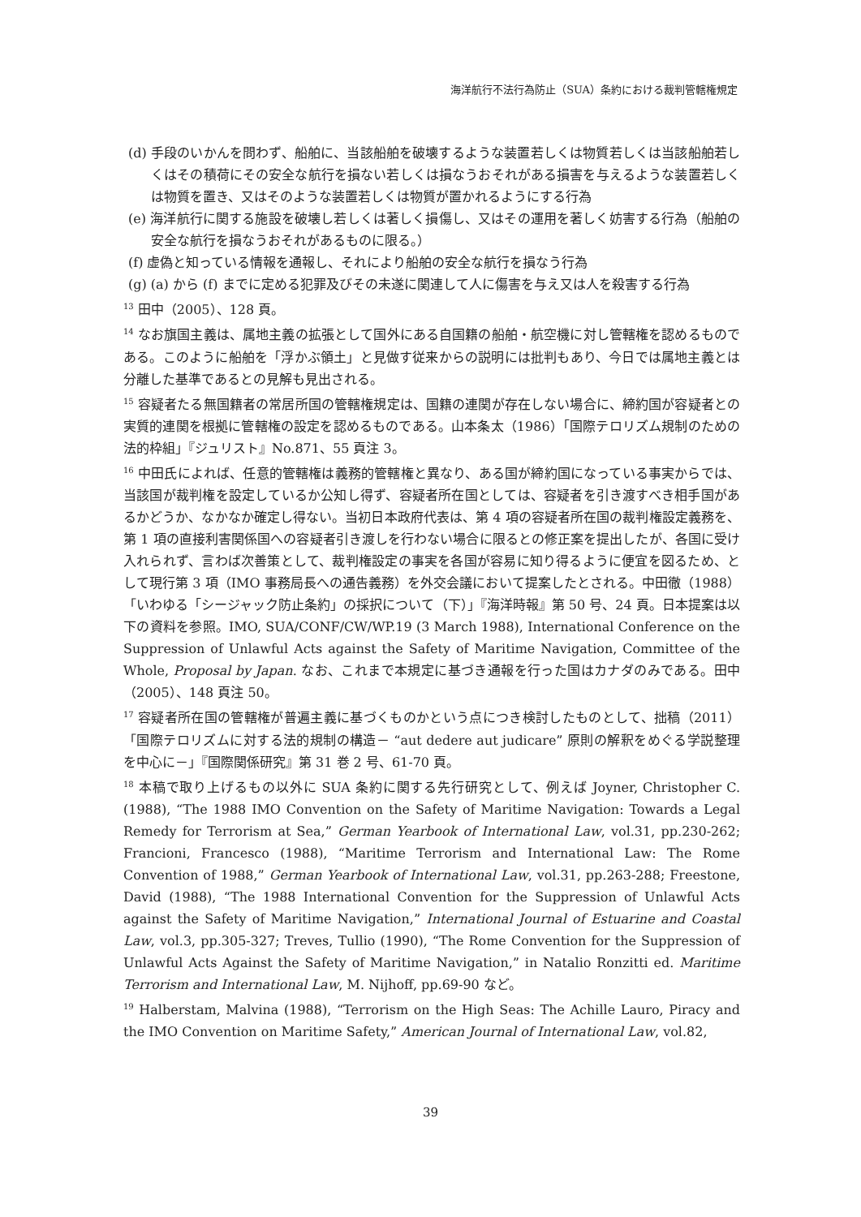海洋航行不法行為防止（SUA）条約における裁判管轄権規定
(d) 手段のいかんを問わず、船舶に、当該船舶を破壊するような装置若しくは物質若しくは当該船舶若しくはその積荷にその安全な航行を損ない若しくは損なうおそれがある損害を与えるような装置若しくは物質を置き、又はそのような装置若しくは物質が置かれるようにする行為
(e) 海洋航行に関する施設を破壊し若しくは著しく損傷し、又はその運用を著しく妨害する行為（船舶の安全な航行を損なうおそれがあるものに限る。）
(f) 虚偽と知っている情報を通報し、それにより船舶の安全な航行を損なう行為
(g) (a) から (f) までに定める犯罪及びその未遂に関連して人に傷害を与え又は人を殺害する行為
<sup>13</sup> 田中（2005）、128 頁。
<sup>14</sup> なお旗国主義は、属地主義の拡張として国外にある自国籍の船舶・航空機に対し管轄権を認めるものである。このように船舶を「浮かぶ領土」と見做す従来からの説明には批判もあり、今日では属地主義とは分離した基準であるとの見解も見出される。
<sup>15</sup> 容疑者たる無国籍者の常居所国の管轄権規定は、国籍の連関が存在しない場合に、締約国が容疑者との実質的連関を根拠に管轄権の設定を認めるものである。山本条太（1986）「国際テロリズム規制のための法的枠組」『ジュリスト』No.871、55 頁注 3。
<sup>16</sup> 中田氏によれば、任意的管轄権は義務的管轄権と異なり、ある国が締約国になっている事実からでは、当該国が裁判権を設定しているか公知し得ず、容疑者所在国としては、容疑者を引き渡すべき相手国があるかどうか、なかなか確定し得ない。当初日本政府代表は、第 4 項の容疑者所在国の裁判権設定義務を、第 1 項の直接利害関係国への容疑者引き渡しを行わない場合に限るとの修正案を提出したが、各国に受け入れられず、言わば次善策として、裁判権設定の事実を各国が容易に知り得るように便宜を図るため、として現行第 3 項（IMO 事務局長への通告義務）を外交会議において提案したとされる。中田徹（1988）「いわゆる「シージャック防止条約」の採択について（下）」『海洋時報』第 50 号、24 頁。日本提案は以下の資料を参照。IMO, SUA/CONF/CW/WP.19 (3 March 1988), International Conference on the Suppression of Unlawful Acts against the Safety of Maritime Navigation, Committee of the Whole, Proposal by Japan. なお、これまで本規定に基づき通報を行った国はカナダのみである。田中（2005）、148 頁注 50。
<sup>17</sup> 容疑者所在国の管轄権が普遍主義に基づくものかという点につき検討したものとして、拙稿（2011）「国際テロリズムに対する法的規制の構造－ “aut dedere aut judicare” 原則の解釈をめぐる学説整理を中心に－」『国際関係研究』第 31 巻 2 号、61-70 頁。
<sup>18</sup> 本稿で取り上げるもの以外に SUA 条約に関する先行研究として、例えば Joyner, Christopher C. (1988), “The 1988 IMO Convention on the Safety of Maritime Navigation: Towards a Legal Remedy for Terrorism at Sea,” German Yearbook of International Law, vol.31, pp.230-262; Francioni, Francesco (1988), “Maritime Terrorism and International Law: The Rome Convention of 1988,” German Yearbook of International Law, vol.31, pp.263-288; Freestone, David (1988), “The 1988 International Convention for the Suppression of Unlawful Acts against the Safety of Maritime Navigation,” International Journal of Estuarine and Coastal Law, vol.3, pp.305-327; Treves, Tullio (1990), “The Rome Convention for the Suppression of Unlawful Acts Against the Safety of Maritime Navigation,” in Natalio Ronzitti ed. Maritime Terrorism and International Law, M. Nijhoff, pp.69-90 など。
<sup>19</sup> Halberstam, Malvina (1988), “Terrorism on the High Seas: The Achille Lauro, Piracy and the IMO Convention on Maritime Safety,” American Journal of International Law, vol.82,
39